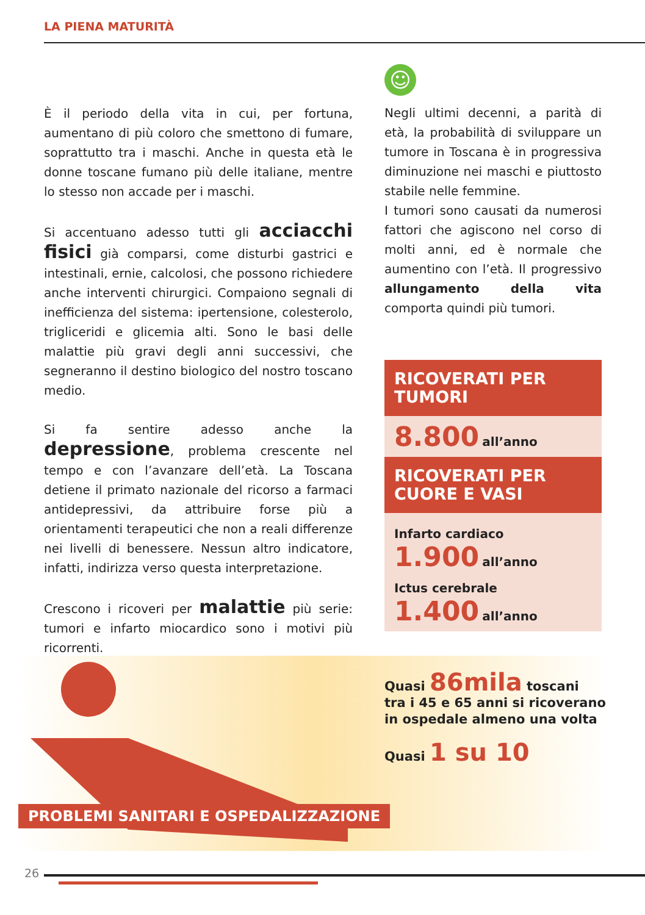LA PIENA MATURITÀ
È il periodo della vita in cui, per fortuna, aumentano di più coloro che smettono di fumare, soprattutto tra i maschi. Anche in questa età le donne toscane fumano più delle italiane, mentre lo stesso non accade per i maschi.
Si accentuano adesso tutti gli acciacchi fisici già comparsi, come disturbi gastrici e intestinali, ernie, calcolosi, che possono richiedere anche interventi chirurgici. Compaiono segnali di inefficienza del sistema: ipertensione, colesterolo, trigliceridi e glicemia alti. Sono le basi delle malattie più gravi degli anni successivi, che segneranno il destino biologico del nostro toscano medio.
Si fa sentire adesso anche la depressione, problema crescente nel tempo e con l’avanzare dell’età. La Toscana detiene il primato nazionale del ricorso a farmaci antidepressivi, da attribuire forse più a orientamenti terapeutici che non a reali differenze nei livelli di benessere. Nessun altro indicatore, infatti, indirizza verso questa interpretazione.
Crescono i ricoveri per malattie più serie: tumori e infarto miocardico sono i motivi più ricorrenti.
☺
Negli ultimi decenni, a parità di età, la probabilità di sviluppare un tumore in Toscana è in progressiva diminuzione nei maschi e piuttosto stabile nelle femmine.
I tumori sono causati da numerosi fattori che agiscono nel corso di molti anni, ed è normale che aumentino con l’età. Il progressivo allungamento della vita comporta quindi più tumori.
RICOVERATI PER TUMORI
8.800 all’anno
RICOVERATI PER CUORE E VASI
Infarto cardiaco
1.900 all’anno
Ictus cerebrale
1.400 all’anno
Quasi 86mila toscani
tra i 45 e 65 anni si ricoverano
in ospedale almeno una volta
Quasi 1 su 10
PROBLEMI SANITARI E OSPEDALIZZAZIONE
26